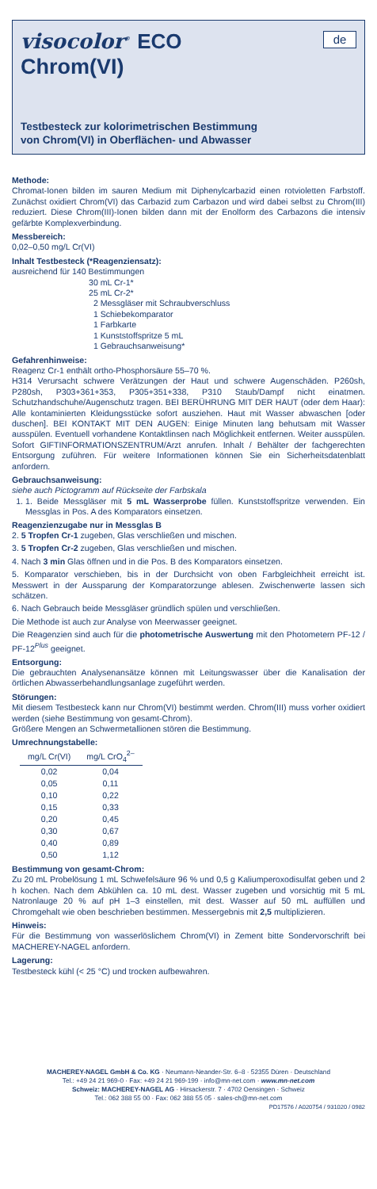visocolor<sup>®</sup> ECO
de
Chrom(VI)
Testbesteck zur kolorimetrischen Bestimmung
von Chrom(VI) in Oberflächen- und Abwasser
Methode:
Chromat-Ionen bilden im sauren Medium mit Diphenylcarbazid einen rotviolet­ten Farbstoff. Zunächst oxidiert Chrom(VI) das Carbazid zum Carbazon und wird dabei selbst zu Chrom(III) reduziert. Diese Chrom(III)-Ionen bilden dann mit der Enolform des Carbazons die intensiv gefärbte Komplexverbindung.
Messbereich:
0,02–0,50 mg/L Cr(VI)
Inhalt Testbesteck (*Reagenziensatz):
ausreichend für 140 Bestimmungen
30 mL Cr-1*
25 mL Cr-2*
2 Messgläser mit Schraubverschluss
1 Schiebekomparator
1 Farbkarte
1 Kunststoffspritze 5 mL
1 Gebrauchsanweisung*
Gefahrenhinweise:
Reagenz Cr-1 enthält ortho-Phosphorsäure 55–70 %.
H314 Verursacht schwere Verätzungen der Haut und schwere Augenschäden. P260sh, P280sh, P303+361+353, P305+351+338, P310 Staub/Dampf nicht einat­men. Schutzhandschuhe/Augenschutz tragen. BEI BERÜHRUNG MIT DER HAUT (oder dem Haar): Alle kontaminierten Kleidungsstücke sofort ausziehen. Haut mit Wasser abwaschen [oder duschen]. BEI KONTAKT MIT DEN AUGEN: Einige Mi­nuten lang behutsam mit Wasser ausspülen. Eventuell vorhandene Kontaktlinsen nach Möglichkeit entfernen. Weiter ausspülen. Sofort GIFTINFORMATIONSZEN­TRUM/Arzt anrufen. Inhalt / Behälter der fachgerechten Entsorgung zuführen. Für weitere Informationen können Sie ein Sicherheitsdatenblatt anfordern.
Gebrauchsanweisung:
siehe auch Pictogramm auf Rückseite der Farbskala
1. 1. Beide Messgläser mit 5 mL Wasserprobe füllen. Kunststoffspritze verwenden. Ein Messglas in Pos. A des Komparators einsetzen.
Reagenzienzugabe nur in Messglas B
2. 5 Tropfen Cr-1 zugeben, Glas verschließen und mischen.
3. 5 Tropfen Cr-2 zugeben, Glas verschließen und mischen.
4. Nach 3 min Glas öffnen und in die Pos. B des Komparators einsetzen.
5. Komparator verschieben, bis in der Durchsicht von oben Farbgleichheit er­reicht ist. Messwert in der Aussparung der Komparatorzunge ablesen. Zwi­schenwerte lassen sich schätzen.
6. Nach Gebrauch beide Messgläser gründlich spülen und verschließen.
Die Methode ist auch zur Analyse von Meerwasser geeignet.
Die Reagenzien sind auch für die photometrische Auswertung mit den Photo­metern PF-12 / PF-12<sup>Plus</sup> geeignet.
Entsorgung:
Die gebrauchten Analysenansätze können mit Leitungswasser über die Kanalisa­tion der örtlichen Abwasserbehandlungsanlage zugeführt werden.
Störungen:
Mit diesem Testbesteck kann nur Chrom(VI) bestimmt werden. Chrom(III) muss vorher oxidiert werden (siehe Bestimmung von gesamt-Chrom).
Größere Mengen an Schwermetallionen stören die Bestimmung.
Umrechnungstabelle:
| mg/L Cr(VI) | mg/L CrO<sub>4</sub><sup>2–</sup> |
| --- | --- |
| 0,02 | 0,04 |
| 0,05 | 0,11 |
| 0,10 | 0,22 |
| 0,15 | 0,33 |
| 0,20 | 0,45 |
| 0,30 | 0,67 |
| 0,40 | 0,89 |
| 0,50 | 1,12 |
Bestimmung von gesamt-Chrom:
Zu 20 mL Probelösung 1 mL Schwefelsäure 96 % und 0,5 g Kaliumperoxodisulfat geben und 2 h kochen. Nach dem Abkühlen ca. 10 mL dest. Wasser zugeben und vorsichtig mit 5 mL Natronlauge 20 % auf pH 1–3 einstellen, mit dest. Wasser auf 50 mL auffüllen und Chromgehalt wie oben beschrieben bestimmen. Messergeb­nis mit 2,5 multiplizieren.
Hinweis:
Für die Bestimmung von wasserlöslichem Chrom(VI) in Zement bitte Sondervor­schrift bei MACHEREY-NAGEL anfordern.
Lagerung:
Testbesteck kühl (< 25 °C) und trocken aufbewahren.
MACHEREY-NAGEL GmbH & Co. KG · Neumann-Neander-Str. 6–8 · 52355 Düren · Deutschland
Tel.: +49 24 21 969-0 · Fax: +49 24 21 969-199 · info@mn-net.com · www.mn-net.com
Schweiz: MACHEREY-NAGEL AG · Hirsackerstr. 7 · 4702 Oensingen · Schweiz
Tel.: 062 388 55 00 · Fax: 062 388 55 05 · sales-ch@mn-net.com
PD17576 / A020754 / 931020 / 0982